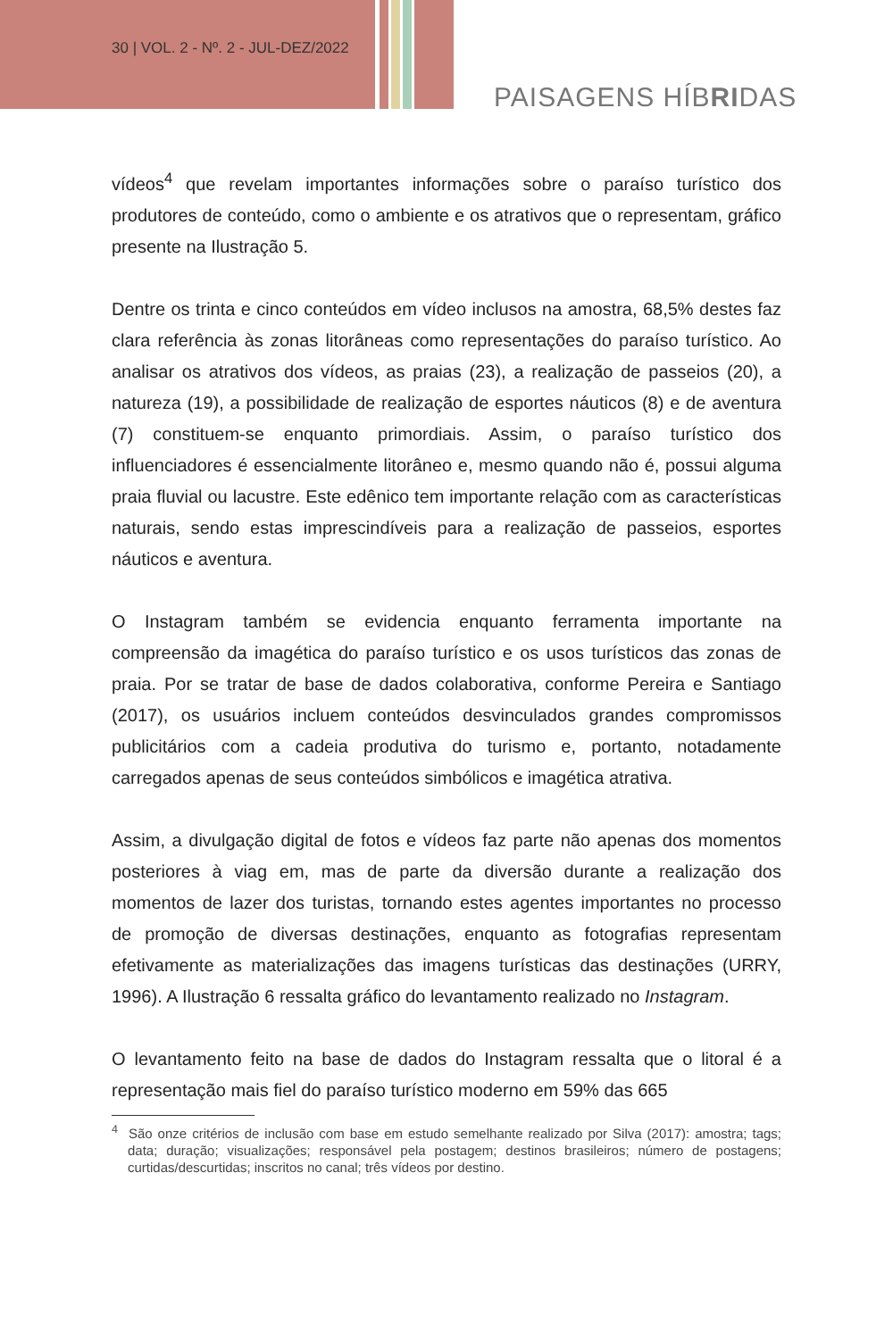30 | VOL. 2 - Nº. 2 - JUL-DEZ/2022
PAISAGENS HÍBRIDAS
vídeos<sup>4</sup> que revelam importantes informações sobre o paraíso turístico dos produtores de conteúdo, como o ambiente e os atrativos que o representam, gráfico presente na Ilustração 5.
Dentre os trinta e cinco conteúdos em vídeo inclusos na amostra, 68,5% destes faz clara referência às zonas litorâneas como representações do paraíso turístico. Ao analisar os atrativos dos vídeos, as praias (23), a realização de passeios (20), a natureza (19), a possibilidade de realização de esportes náuticos (8) e de aventura (7) constituem-se enquanto primordiais. Assim, o paraíso turístico dos influenciadores é essencialmente litorâneo e, mesmo quando não é, possui alguma praia fluvial ou lacustre. Este edênico tem importante relação com as características naturais, sendo estas imprescindíveis para a realização de passeios, esportes náuticos e aventura.
O Instagram também se evidencia enquanto ferramenta importante na compreensão da imagética do paraíso turístico e os usos turísticos das zonas de praia. Por se tratar de base de dados colaborativa, conforme Pereira e Santiago (2017), os usuários incluem conteúdos desvinculados grandes compromissos publicitários com a cadeia produtiva do turismo e, portanto, notadamente carregados apenas de seus conteúdos simbólicos e imagética atrativa.
Assim, a divulgação digital de fotos e vídeos faz parte não apenas dos momentos posteriores à viag em, mas de parte da diversão durante a realização dos momentos de lazer dos turistas, tornando estes agentes importantes no processo de promoção de diversas destinações, enquanto as fotografias representam efetivamente as materializações das imagens turísticas das destinações (URRY, 1996). A Ilustração 6 ressalta gráfico do levantamento realizado no Instagram.
O levantamento feito na base de dados do Instagram ressalta que o litoral é a representação mais fiel do paraíso turístico moderno em 59% das 665
<sup>4</sup> São onze critérios de inclusão com base em estudo semelhante realizado por Silva (2017): amostra; tags; data; duração; visualizações; responsável pela postagem; destinos brasileiros; número de postagens; curtidas/descurtidas; inscritos no canal; três vídeos por destino.